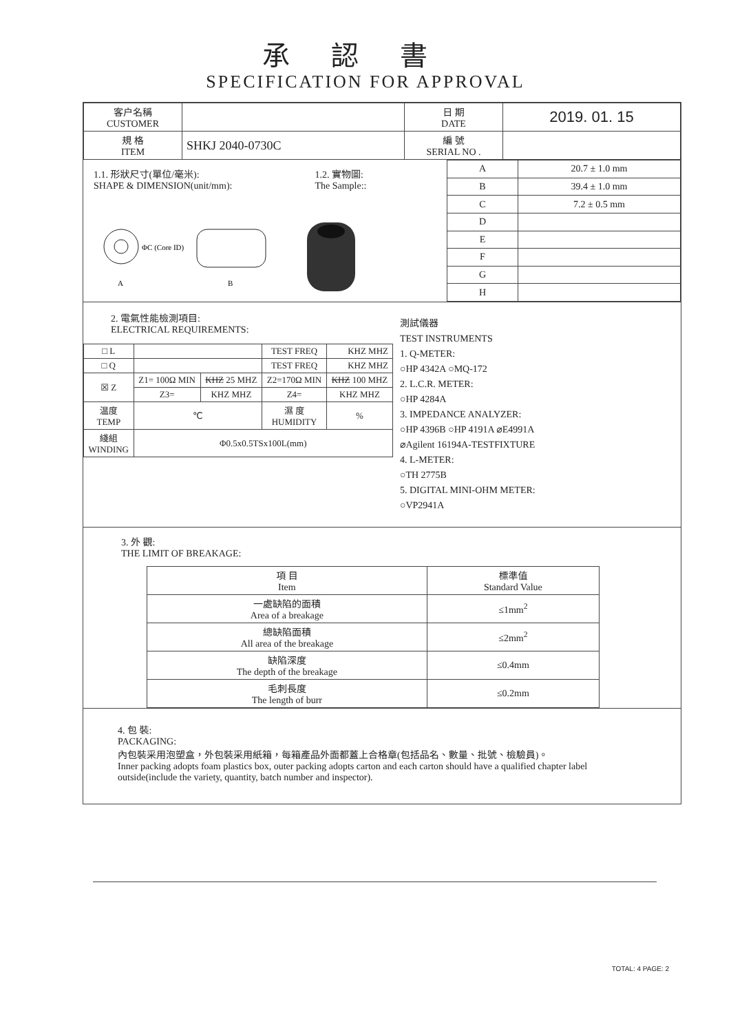承認書
SPECIFICATION FOR APPROVAL
| 客户名稱 CUSTOMER | | 日 期 DATE | 2019. 01. 15 |
| 規 格 ITEM | SHKJ 2040-0730C | 編 號 SERIAL NO . | |
1.1. 形狀尺寸(單位/毫米):
SHAPE & DIMENSION(unit/mm):
1.2. 實物圖:
The Sample::
ΦC (Core ID)
A
B
| A | 20.7 ± 1.0 mm |
| B | 39.4 ± 1.0 mm |
| C | 7.2 ± 0.5 mm |
| D | |
| E | |
| F | |
| G | |
| H | |
2. 電氣性能檢測項目:
ELECTRICAL REQUIREMENTS:
| □ L | | | TEST FREQ | KHZ MHZ |
| □ Q | | | TEST FREQ | KHZ MHZ |
| ☒ Z | Z1= 100Ω MIN | KHZ 25 MHZ | Z2=170Ω MIN | KHZ 100 MHZ |
| | Z3= | KHZ MHZ | Z4= | KHZ MHZ |
| 温度 TEMP | ℃ | | 濕 度 HUMIDITY | % |
| 綫組 WINDING | Φ0.5x0.5TSx100L(mm) | | | |
測試儀器
TEST INSTRUMENTS
1. Q-METER:
○HP 4342A ○MQ-172
2. L.C.R. METER:
○HP 4284A
3. IMPEDANCE ANALYZER:
○HP 4396B ○HP 4191A ⌀E4991A
⌀Agilent 16194A-TESTFIXTURE
4. L-METER:
○TH 2775B
5. DIGITAL MINI-OHM METER:
○VP2941A
3. 外 觀:
THE LIMIT OF BREAKAGE:
| 項 目 Item | 標準值 Standard Value |
| --- | --- |
| 一處缺陷的面積 Area of a breakage | ≤1mm<sup>2</sup> |
| 總缺陷面積 All area of the breakage | ≤2mm<sup>2</sup> |
| 缺陷深度 The depth of the breakage | ≤0.4mm |
| 毛刺長度 The length of burr | ≤0.2mm |
4. 包 裝:
PACKAGING:
內包裝采用泡塑盒，外包裝采用紙箱，每箱產品外面都蓋上合格章(包括品名、數量、批號、檢驗員)。
Inner packing adopts foam plastics box, outer packing adopts carton and each carton should have a qualified chapter label outside(include the variety, quantity, batch number and inspector).
TOTAL: 4 PAGE: 2